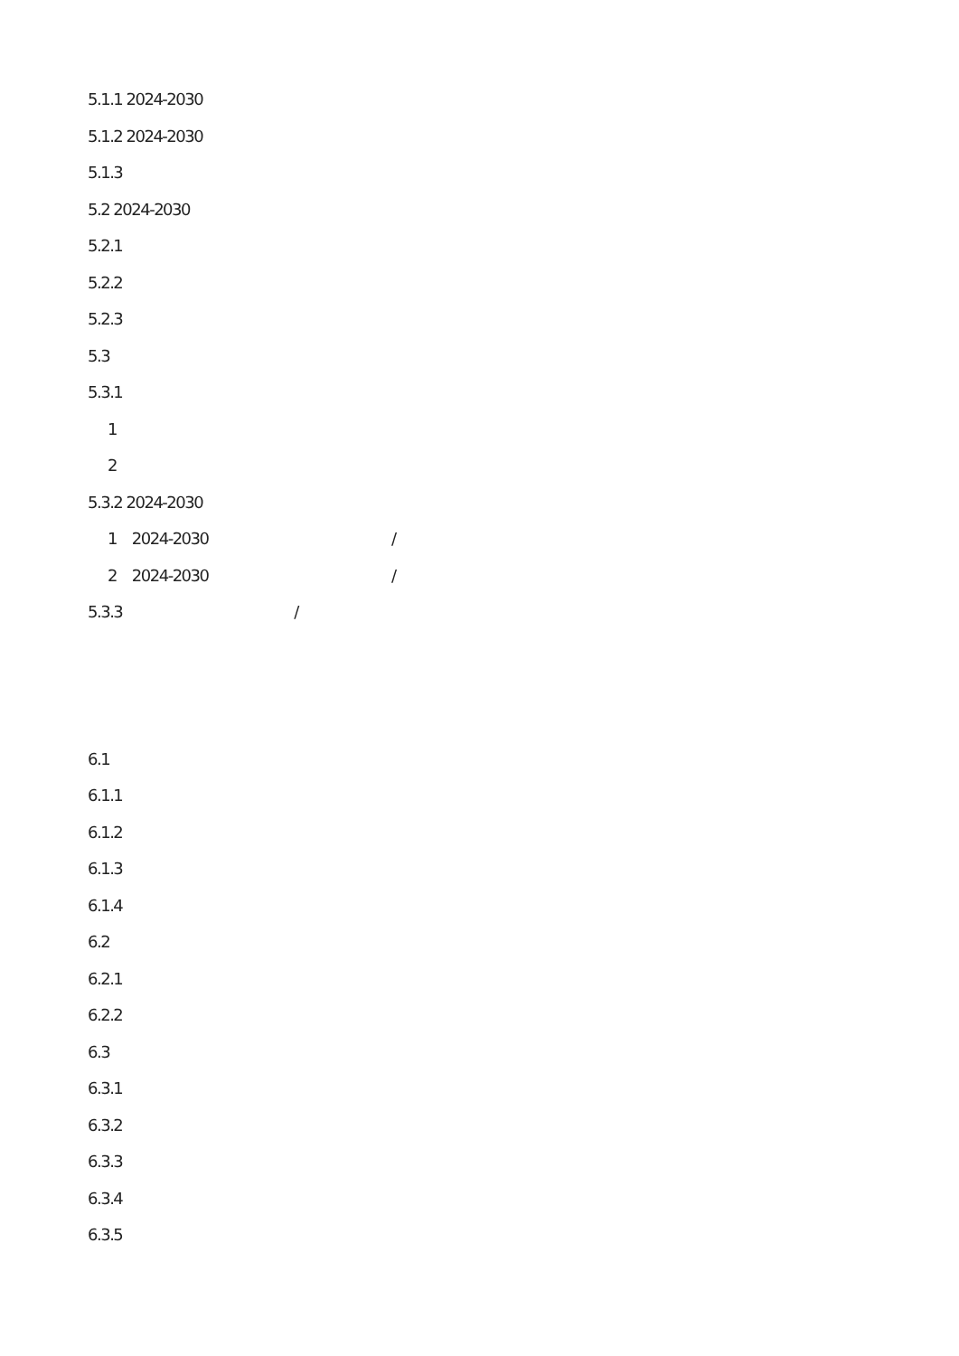5.1.1 2024-2030
5.1.2 2024-2030
5.1.3
5.2 2024-2030
5.2.1
5.2.2
5.2.3
5.3
5.3.1
1
2
5.3.2 2024-2030
1 2024-2030 /
2 2024-2030 /
5.3.3 /
6.1
6.1.1
6.1.2
6.1.3
6.1.4
6.2
6.2.1
6.2.2
6.3
6.3.1
6.3.2
6.3.3
6.3.4
6.3.5